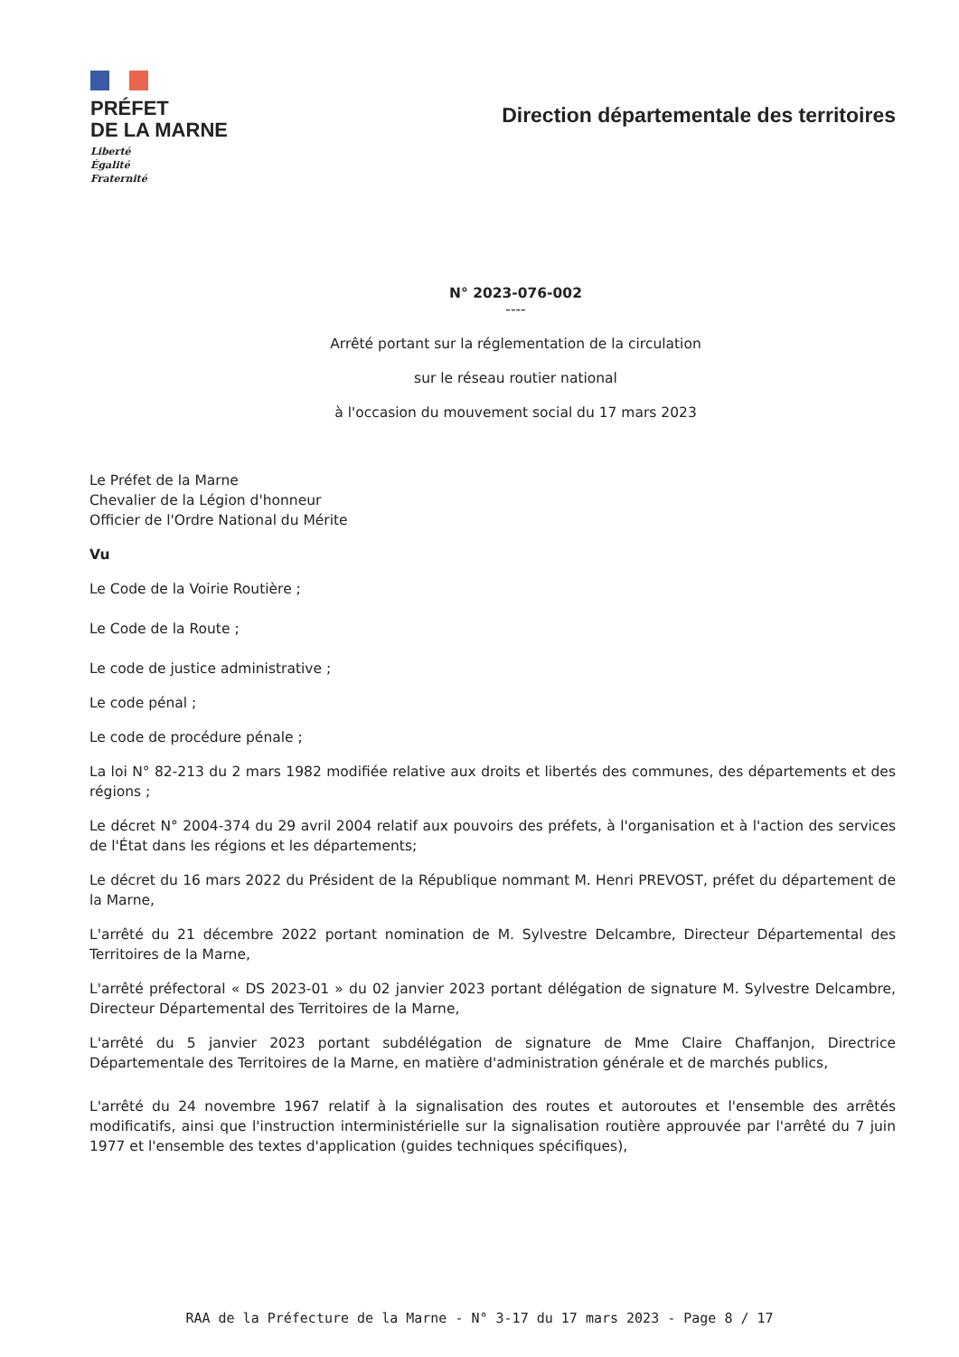PRÉFET
DE LA MARNE
Liberté
Égalité
Fraternité
Direction départementale des territoires
N° 2023-076-002
----
Arrêté portant sur la réglementation de la circulation
sur le réseau routier national
à l'occasion du mouvement social du 17 mars 2023
Le Préfet de la Marne
Chevalier de la Légion d'honneur
Officier de l'Ordre National du Mérite
Vu
Le Code de la Voirie Routière ;
Le Code de la Route ;
Le code de justice administrative ;
Le code pénal ;
Le code de procédure pénale ;
La loi N° 82-213 du 2 mars 1982 modifiée relative aux droits et libertés des communes, des départements et des régions ;
Le décret N° 2004-374 du 29 avril 2004 relatif aux pouvoirs des préfets, à l'organisation et à l'action des services de l'État dans les régions et les départements;
Le décret du 16 mars 2022 du Président de la République nommant M. Henri PREVOST, préfet du département de la Marne,
L'arrêté du 21 décembre 2022 portant nomination de M. Sylvestre Delcambre, Directeur Départemental des Territoires de la Marne,
L'arrêté préfectoral « DS 2023-01 » du 02 janvier 2023 portant délégation de signature M. Sylvestre Delcambre, Directeur Départemental des Territoires de la Marne,
L'arrêté du 5 janvier 2023 portant subdélégation de signature de Mme Claire Chaffanjon, Directrice Départementale des Territoires de la Marne, en matière d'administration générale et de marchés publics,
L'arrêté du 24 novembre 1967 relatif à la signalisation des routes et autoroutes et l'ensemble des arrêtés modificatifs, ainsi que l'instruction interministérielle sur la signalisation routière approuvée par l'arrêté du 7 juin 1977 et l'ensemble des textes d'application (guides techniques spécifiques),
RAA de la Préfecture de la Marne - N° 3-17 du 17 mars 2023 - Page 8 / 17